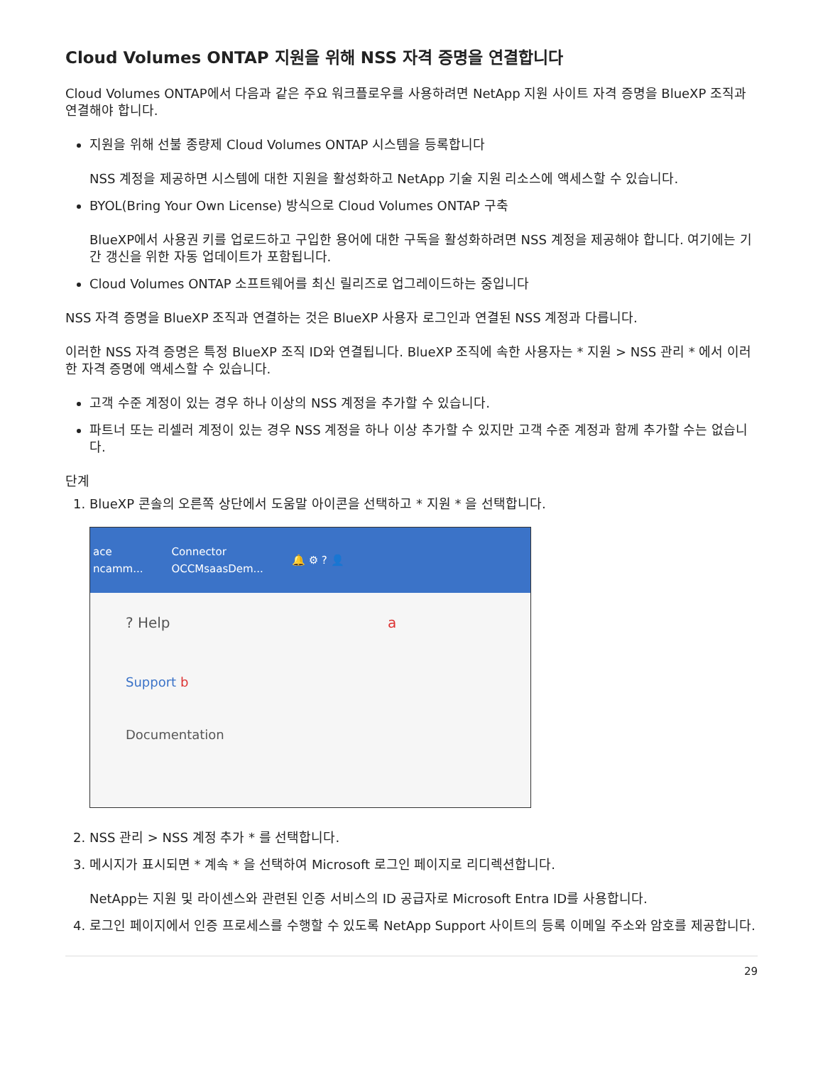Cloud Volumes ONTAP 지원을 위해 NSS 자격 증명을 연결합니다
Cloud Volumes ONTAP에서 다음과 같은 주요 워크플로우를 사용하려면 NetApp 지원 사이트 자격 증명을 BlueXP 조직과 연결해야 합니다.
지원을 위해 선불 종량제 Cloud Volumes ONTAP 시스템을 등록합니다
NSS 계정을 제공하면 시스템에 대한 지원을 활성화하고 NetApp 기술 지원 리소스에 액세스할 수 있습니다.
BYOL(Bring Your Own License) 방식으로 Cloud Volumes ONTAP 구축
BlueXP에서 사용권 키를 업로드하고 구입한 용어에 대한 구독을 활성화하려면 NSS 계정을 제공해야 합니다. 여기에는 기간 갱신을 위한 자동 업데이트가 포함됩니다.
Cloud Volumes ONTAP 소프트웨어를 최신 릴리즈로 업그레이드하는 중입니다
NSS 자격 증명을 BlueXP 조직과 연결하는 것은 BlueXP 사용자 로그인과 연결된 NSS 계정과 다릅니다.
이러한 NSS 자격 증명은 특정 BlueXP 조직 ID와 연결됩니다. BlueXP 조직에 속한 사용자는 * 지원 > NSS 관리 * 에서 이러한 자격 증명에 액세스할 수 있습니다.
고객 수준 계정이 있는 경우 하나 이상의 NSS 계정을 추가할 수 있습니다.
파트너 또는 리셀러 계정이 있는 경우 NSS 계정을 하나 이상 추가할 수 있지만 고객 수준 계정과 함께 추가할 수는 없습니다.
단계
1. BlueXP 콘솔의 오른쪽 상단에서 도움말 아이콘을 선택하고 * 지원 * 을 선택합니다.
ace
ncamm...
Connector
OCCMsaasDem...
🔔 ⚙ ? 👤
? Help a
Support b
Documentation
2. NSS 관리 > NSS 계정 추가 * 를 선택합니다.
3. 메시지가 표시되면 * 계속 * 을 선택하여 Microsoft 로그인 페이지로 리디렉션합니다.
NetApp는 지원 및 라이센스와 관련된 인증 서비스의 ID 공급자로 Microsoft Entra ID를 사용합니다.
4. 로그인 페이지에서 인증 프로세스를 수행할 수 있도록 NetApp Support 사이트의 등록 이메일 주소와 암호를 제공합니다.
29